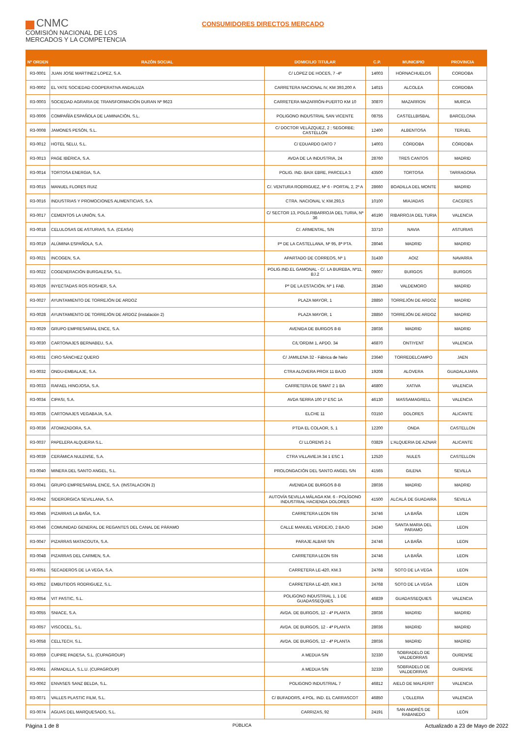CNMC
COMISIÓN NACIONAL DE LOS
MERCADOS Y LA COMPETENCIA
CONSUMIDORES DIRECTOS MERCADO
| Nº ORDEN | RAZÓN SOCIAL | DOMICILIO TITULAR | C.P. | MUNICIPIO | PROVINCIA |
| --- | --- | --- | --- | --- | --- |
| R3-0001 | JUAN JOSE MARTINEZ LOPEZ, S.A. | C/ LOPEZ DE HOCES, 7 -4º | 14003 | HORNACHUELOS | CORDOBA |
| R3-0002 | EL YATE SOCIEDAD COOPERATIVA ANDALUZA | CARRETERA NACIONAL IV, KM 393,200 A | 14015 | ALCOLEA | CORDOBA |
| R3-0003 | SOCIEDAD AGRARIA DE TRANSFORMACIÓN DURAN Nº 9623 | CARRETERA MAZARRÓN-PUERTO KM 10 | 30870 | MAZARRON | MURCIA |
| R3-0006 | COMPAÑÍA ESPAÑOLA DE LAMINACIÓN, S.L. | POLIGONO INDUSTRIAL SAN VICENTE | 08755 | CASTELLBISBAL | BARCELONA |
| R3-0008 | JAMONES PESÓN, S.L. | C/ DOCTOR VELÁZQUEZ, 2 ; SEGORBE; CASTELLÓN | 12400 | ALBENTOSA | TERUEL |
| R3-0012 | HOTEL SELU, S.L. | C/ EDUARDO DATO 7 | 14003 | CÓRDOBA | CÓRDOBA |
| R3-0013 | PAGE IBÉRICA, S.A. | AVDA DE LA INDUSTRIA, 24 | 28760 | TRES CANTOS | MADRID |
| R3-0014 | TORTOSA ENERGIA, S.A. | POLIG. IND. BAIX EBRE, PARCELA 3 | 43500 | TORTOSA | TARRAGONA |
| R3-0015 | MANUEL FLORES RUIZ | C/. VENTURA RODRIGUEZ, Nº 6 - PORTAL 2, 2º A | 28660 | BOADILLA DEL MONTE | MADRID |
| R3-0016 | INDUSTRIAS Y PROMOCIONES ALIMENTICIAS, S.A. | CTRA. NACIONAL V, KM.293,5 | 10100 | MIAJADAS | CACERES |
| R3-0017 | CEMENTOS LA UNIÓN, S.A. | C/ SECTOR 13, POLG.RIBARROJA DEL TURIA, Nº 36 | 46190 | RIBARROJA DEL TURIA | VALENCIA |
| R3-0018 | CELULOSAS DE ASTURIAS, S.A. (CEASA) | C/. ARMENTAL, S/N | 33710 | NAVIA | ASTURIAS |
| R3-0019 | ALÚMINA ESPAÑOLA, S.A. | Pº DE LA CASTELLANA, Nº 95, 8ª PTA. | 28046 | MADRID | MADRID |
| R3-0021 | INCOGEN, S.A. | APARTADO DE CORREOS, Nº 1 | 31430 | AOIZ | NAVARRA |
| R3-0022 | COGENERACIÓN BURGALESA, S.L. | POLIG.IND.EL GAMONAL - C/. LA BUREBA, Nº11, BJ.2 | 09007 | BURGOS | BURGOS |
| R3-0026 | INYECTADAS ROS ROSHER, S.A. | Pº DE LA ESTACIÓN, Nº 1 FAB. | 28340 | VALDEMORO | MADRID |
| R3-0027 | AYUNTAMIENTO DE TORREJÓN DE ARDOZ | PLAZA MAYOR, 1 | 28850 | TORREJÓN DE ARDOZ | MADRID |
| R3-0028 | AYUNTAMIENTO DE TORREJÓN DE ARDOZ (instalación 2) | PLAZA MAYOR, 1 | 28850 | TORREJÓN DE ARDOZ | MADRID |
| R3-0029 | GRUPO EMPRESARIAL ENCE, S.A. | AVENIDA DE BURGOS 8-B | 28036 | MADRID | MADRID |
| R3-0030 | CARTONAJES BERNABEU, S.A. | C/L'ORDIM 1, APDO. 34 | 46870 | ONTIYENT | VALENCIA |
| R3-0031 | CIRO SÁNCHEZ QUERO | C/ JAMILENA 32 - Fábrica de hielo | 23640 | TORREDELCAMPO | JAEN |
| R3-0032 | ONDU-EMBALAJE, S.A. | CTRA ALOVERA PROX 11 BAJO | 19208 | ALOVERA | GUADALAJARA |
| R3-0033 | RAFAEL HINOJOSA, S.A. | CARRETERA DE SIMAT 2 1 BA | 46800 | XATIVA | VALENCIA |
| R3-0034 | CIPASI, S.A. | AVDA SERRA 100 1º ESC 1A | 46130 | MASSAMAGRELL | VALENCIA |
| R3-0035 | CARTONAJES VEGABAJA, S.A. | ELCHE 11 | 03150 | DOLORES | ALICANTE |
| R3-0036 | ATOMIZADORA, S.A. | PTDA EL COLAOR, 5, 1 | 12200 | ONDA | CASTELLON |
| R3-0037 | PAPELERA ALQUERIA S.L. | C/ LLORENS 2-1 | 03829 | L'ALQUERIA DE AZNAR | ALICANTE |
| R3-0039 | CERÁMICA NULENSE, S.A. | CTRA VILLAVIEJA 34 1 ESC 1 | 12520 | NULES | CASTELLON |
| R3-0040 | MINERA DEL SANTO ANGEL, S.L. | PROLONGACIÓN DEL SANTO ANGEL S/N | 41565 | GILENA | SEVILLA |
| R3-0041 | GRUPO EMPRESARIAL ENCE, S.A. (INSTALACION 2) | AVENIDA DE BURGOS 8-B | 28036 | MADRID | MADRID |
| R3-0042 | SIDERÚRGICA SEVILLANA, S.A. | AUTOVÍA SEVILLA MÁLAGA KM. 6 - POLÍGONO INDUSTRIAL HACIENDA DOLORES | 41500 | ALCALÁ DE GUADAIRA | SEVILLA |
| R3-0045 | PIZARRAS LA BAÑA, S.A. | CARRETERA LEON S\N | 24746 | LA BAÑA | LEON |
| R3-0046 | COMUNIDAD GENERAL DE REGANTES DEL CANAL DE PÁRAMO | CALLE MANUEL VERDEJO, 2 BAJO | 24240 | SANTA MARIA DEL PARAMO | LEON |
| R3-0047 | PIZARRAS MATACOUTA, S.A. | PARAJE ALBAR S/N | 24746 | LA BAÑA | LEON |
| R3-0048 | PIZARRAS DEL CARMEN, S.A. | CARRETERA LEON S\N | 24746 | LA BAÑA | LEON |
| R3-0051 | SECADEROS DE LA VEGA, S.A. | CARRETERA LE-420, KM.3 | 24768 | SOTO DE LA VEGA | LEON |
| R3-0052 | EMBUTIDOS RODRIGUEZ, S.L. | CARRETERA LE-420, KM.3 | 24768 | SOTO DE LA VEGA | LEON |
| R3-0054 | VIT PASTIC, S.L. | POLIGONO INDUSTRIAL 1, 1 DE GUADASSEQUIES | 46839 | GUADASSEQUIES | VALENCIA |
| R3-0055 | SNIACE, S.A. | AVDA. DE BURGOS, 12 - 4ª PLANTA | 28036 | MADRID | MADRID |
| R3-0057 | VISCOCEL, S.L. | AVDA. DE BURGOS, 12 - 4ª PLANTA | 28036 | MADRID | MADRID |
| R3-0058 | CELLTECH, S.L. | AVDA. DE BURGOS, 12 - 4ª PLANTA | 28036 | MADRID | MADRID |
| R3-0059 | CUPIRE PADESA, S.L. (CUPAGROUP) | A MEDUA S/N | 32330 | SOBRADELO DE VALDEORRAS | OURENSE |
| R3-0061 | ARMADILLA, S.L.U. (CUPAGROUP) | A MEDUA S/N | 32330 | SOBRADELO DE VALDEORRAS | OURENSE |
| R3-0062 | ENVASES SANZ BELDA, S.L. | POLIGONO INDUSTRIAL 7 | 46812 | AIELO DE MALFERIT | VALENCIA |
| R3-0071 | VALLES PLASTIC FILM, S.L. | C/ BUFADORS, 4 POL. IND. EL CARRASCOT | 46850 | L'OLLERIA | VALENCIA |
| R3-0074 | AGUAS DEL MARQUESADO, S.L. | CARRIZAS, 92 | 24191 | SAN ANDRÉS DE RABANEDO | LEÓN |
Página 1 de 8 PÚBLICA Actualizado a 23 de Mayo de 2022